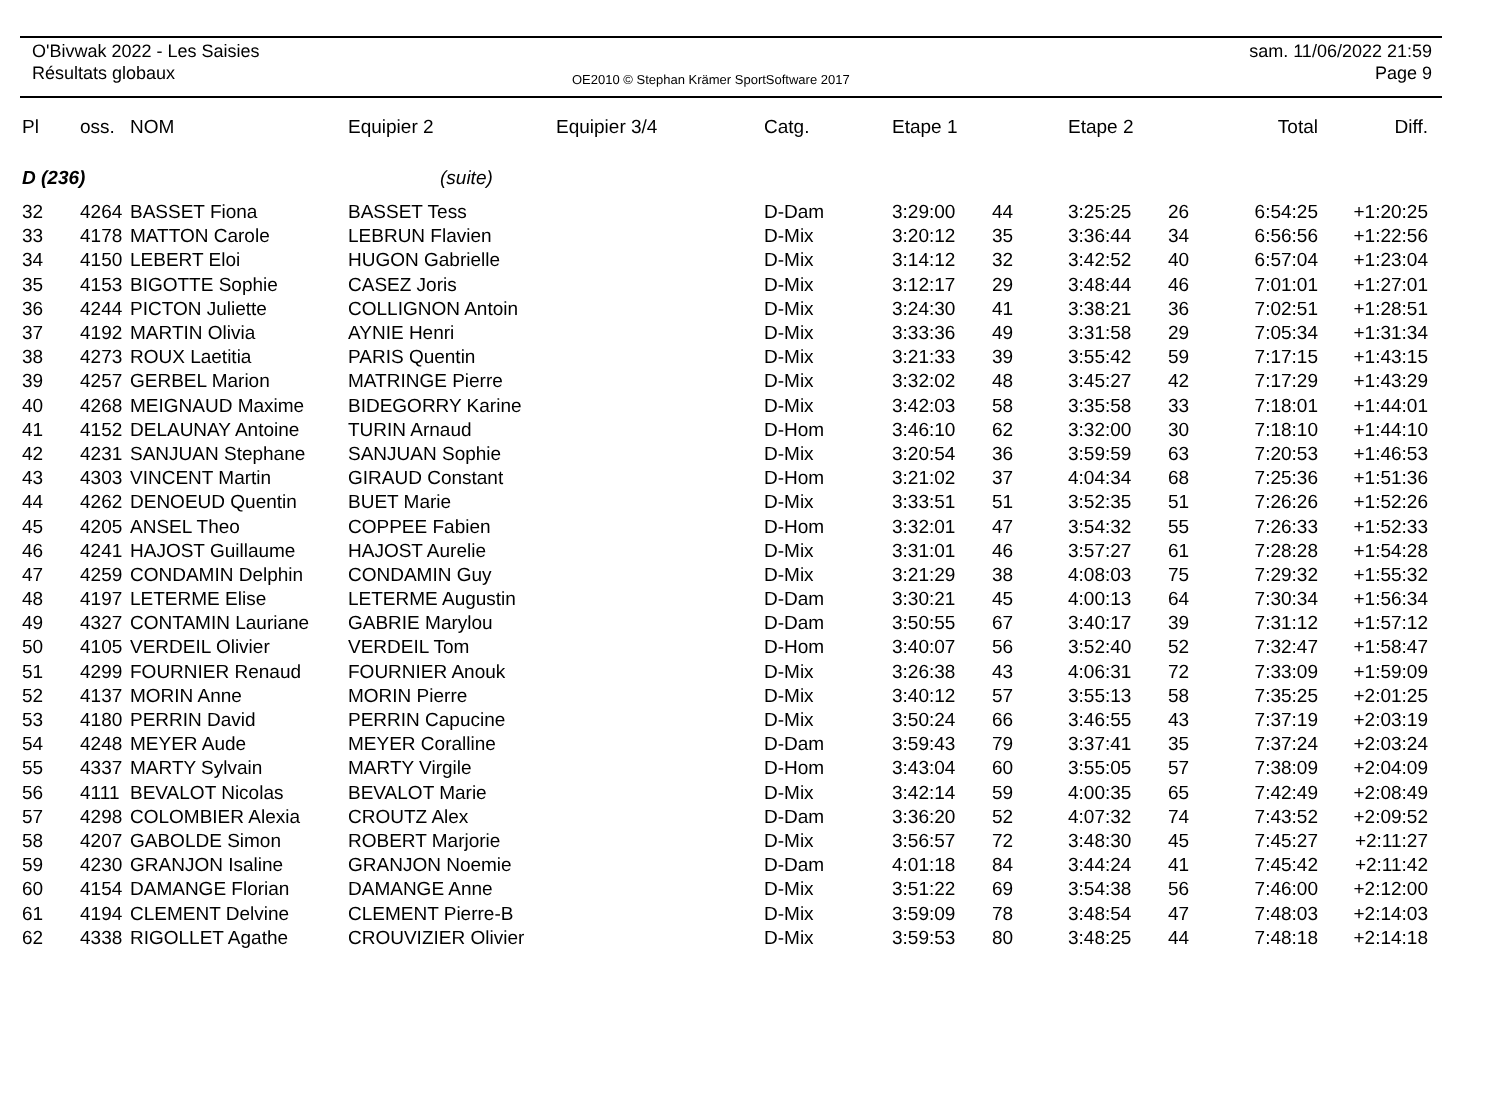O'Bivwak 2022 - Les Saisies
Résultats globaux
OE2010 © Stephan Krämer SportSoftware 2017
sam. 11/06/2022 21:59
Page 9
| Pl | oss. | NOM | Equipier 2 | Equipier 3/4 | Catg. | Etape 1 | | Etape 2 | | Total | Diff. |
| --- | --- | --- | --- | --- | --- | --- | --- | --- | --- | --- | --- |
| D (236) | | | (suite) | | | | | | | | |
| 32 | 4264 | BASSET Fiona | BASSET Tess | | D-Dam | 3:29:00 | 44 | 3:25:25 | 26 | 6:54:25 | +1:20:25 |
| 33 | 4178 | MATTON Carole | LEBRUN Flavien | | D-Mix | 3:20:12 | 35 | 3:36:44 | 34 | 6:56:56 | +1:22:56 |
| 34 | 4150 | LEBERT Eloi | HUGON Gabrielle | | D-Mix | 3:14:12 | 32 | 3:42:52 | 40 | 6:57:04 | +1:23:04 |
| 35 | 4153 | BIGOTTE Sophie | CASEZ Joris | | D-Mix | 3:12:17 | 29 | 3:48:44 | 46 | 7:01:01 | +1:27:01 |
| 36 | 4244 | PICTON Juliette | COLLIGNON Antoin | | D-Mix | 3:24:30 | 41 | 3:38:21 | 36 | 7:02:51 | +1:28:51 |
| 37 | 4192 | MARTIN Olivia | AYNIE Henri | | D-Mix | 3:33:36 | 49 | 3:31:58 | 29 | 7:05:34 | +1:31:34 |
| 38 | 4273 | ROUX Laetitia | PARIS Quentin | | D-Mix | 3:21:33 | 39 | 3:55:42 | 59 | 7:17:15 | +1:43:15 |
| 39 | 4257 | GERBEL Marion | MATRINGE Pierre | | D-Mix | 3:32:02 | 48 | 3:45:27 | 42 | 7:17:29 | +1:43:29 |
| 40 | 4268 | MEIGNAUD Maxime | BIDEGORRY Karine | | D-Mix | 3:42:03 | 58 | 3:35:58 | 33 | 7:18:01 | +1:44:01 |
| 41 | 4152 | DELAUNAY Antoine | TURIN Arnaud | | D-Hom | 3:46:10 | 62 | 3:32:00 | 30 | 7:18:10 | +1:44:10 |
| 42 | 4231 | SANJUAN Stephane | SANJUAN Sophie | | D-Mix | 3:20:54 | 36 | 3:59:59 | 63 | 7:20:53 | +1:46:53 |
| 43 | 4303 | VINCENT Martin | GIRAUD Constant | | D-Hom | 3:21:02 | 37 | 4:04:34 | 68 | 7:25:36 | +1:51:36 |
| 44 | 4262 | DENOEUD Quentin | BUET Marie | | D-Mix | 3:33:51 | 51 | 3:52:35 | 51 | 7:26:26 | +1:52:26 |
| 45 | 4205 | ANSEL Theo | COPPEE Fabien | | D-Hom | 3:32:01 | 47 | 3:54:32 | 55 | 7:26:33 | +1:52:33 |
| 46 | 4241 | HAJOST Guillaume | HAJOST Aurelie | | D-Mix | 3:31:01 | 46 | 3:57:27 | 61 | 7:28:28 | +1:54:28 |
| 47 | 4259 | CONDAMIN Delphin | CONDAMIN Guy | | D-Mix | 3:21:29 | 38 | 4:08:03 | 75 | 7:29:32 | +1:55:32 |
| 48 | 4197 | LETERME Elise | LETERME Augustin | | D-Dam | 3:30:21 | 45 | 4:00:13 | 64 | 7:30:34 | +1:56:34 |
| 49 | 4327 | CONTAMIN Lauriane | GABRIE Marylou | | D-Dam | 3:50:55 | 67 | 3:40:17 | 39 | 7:31:12 | +1:57:12 |
| 50 | 4105 | VERDEIL Olivier | VERDEIL Tom | | D-Hom | 3:40:07 | 56 | 3:52:40 | 52 | 7:32:47 | +1:58:47 |
| 51 | 4299 | FOURNIER Renaud | FOURNIER Anouk | | D-Mix | 3:26:38 | 43 | 4:06:31 | 72 | 7:33:09 | +1:59:09 |
| 52 | 4137 | MORIN Anne | MORIN Pierre | | D-Mix | 3:40:12 | 57 | 3:55:13 | 58 | 7:35:25 | +2:01:25 |
| 53 | 4180 | PERRIN David | PERRIN Capucine | | D-Mix | 3:50:24 | 66 | 3:46:55 | 43 | 7:37:19 | +2:03:19 |
| 54 | 4248 | MEYER Aude | MEYER Coralline | | D-Dam | 3:59:43 | 79 | 3:37:41 | 35 | 7:37:24 | +2:03:24 |
| 55 | 4337 | MARTY Sylvain | MARTY Virgile | | D-Hom | 3:43:04 | 60 | 3:55:05 | 57 | 7:38:09 | +2:04:09 |
| 56 | 4111 | BEVALOT Nicolas | BEVALOT Marie | | D-Mix | 3:42:14 | 59 | 4:00:35 | 65 | 7:42:49 | +2:08:49 |
| 57 | 4298 | COLOMBIER Alexia | CROUTZ Alex | | D-Dam | 3:36:20 | 52 | 4:07:32 | 74 | 7:43:52 | +2:09:52 |
| 58 | 4207 | GABOLDE Simon | ROBERT Marjorie | | D-Mix | 3:56:57 | 72 | 3:48:30 | 45 | 7:45:27 | +2:11:27 |
| 59 | 4230 | GRANJON Isaline | GRANJON Noemie | | D-Dam | 4:01:18 | 84 | 3:44:24 | 41 | 7:45:42 | +2:11:42 |
| 60 | 4154 | DAMANGE Florian | DAMANGE Anne | | D-Mix | 3:51:22 | 69 | 3:54:38 | 56 | 7:46:00 | +2:12:00 |
| 61 | 4194 | CLEMENT Delvine | CLEMENT Pierre-B | | D-Mix | 3:59:09 | 78 | 3:48:54 | 47 | 7:48:03 | +2:14:03 |
| 62 | 4338 | RIGOLLET Agathe | CROUVIZIER Olivier | | D-Mix | 3:59:53 | 80 | 3:48:25 | 44 | 7:48:18 | +2:14:18 |